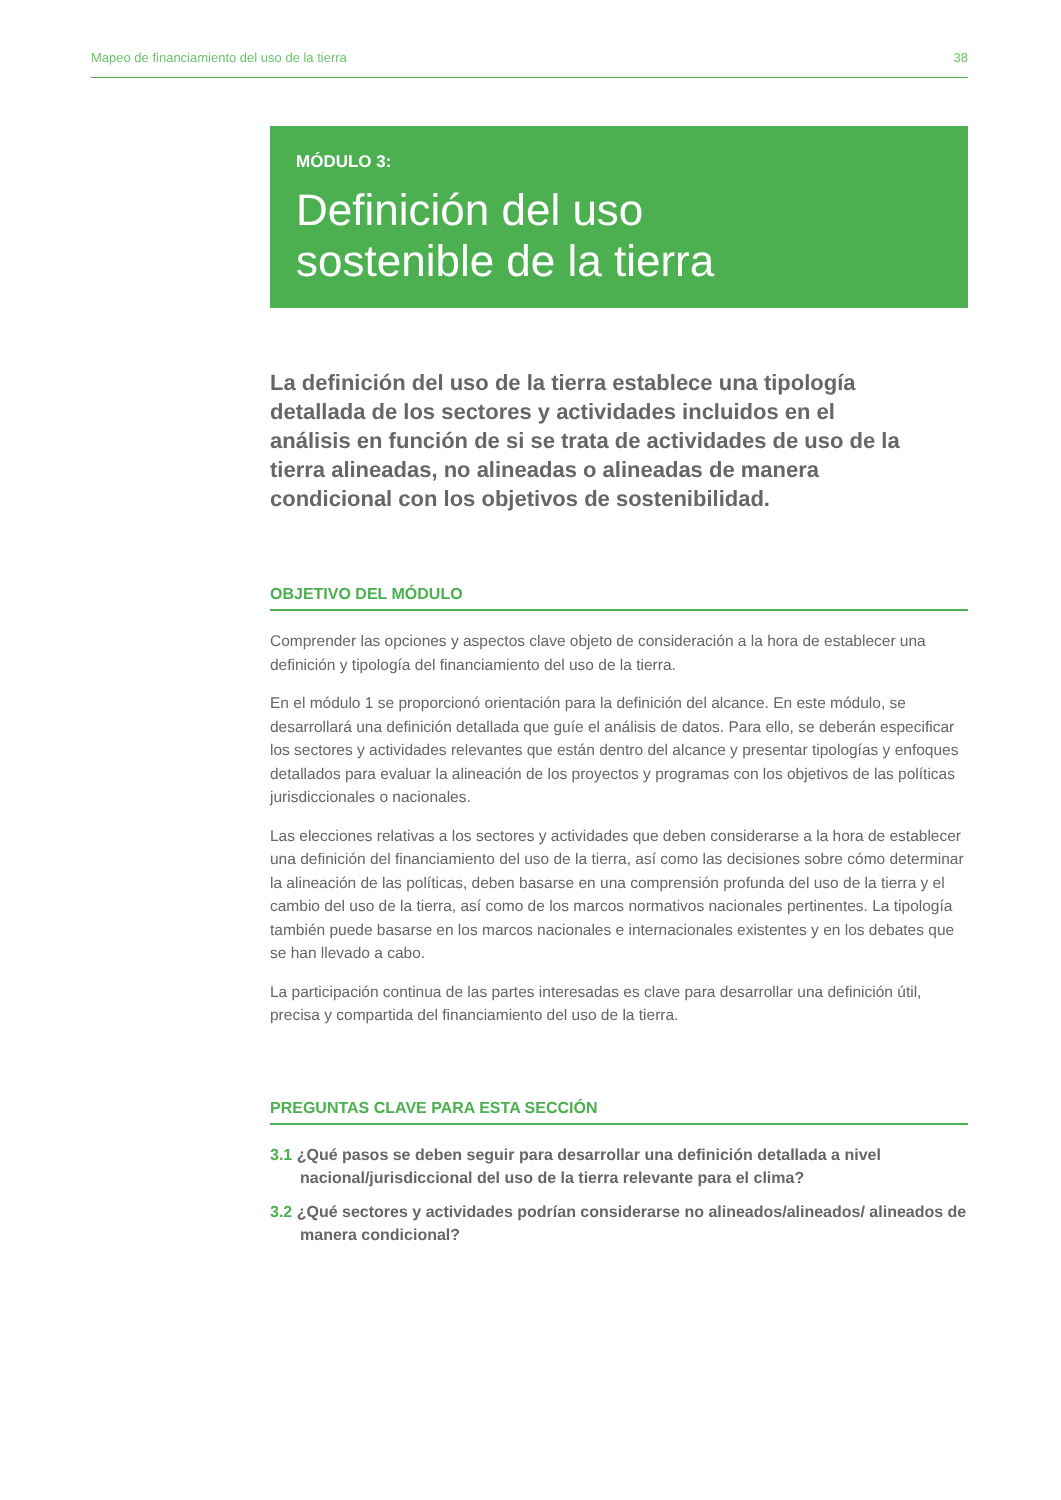Mapeo de financiamiento del uso de la tierra 38
MÓDULO 3:
Definición del uso
sostenible de la tierra
La definición del uso de la tierra establece una tipología detallada de los sectores y actividades incluidos en el análisis en función de si se trata de actividades de uso de la tierra alineadas, no alineadas o alineadas de manera condicional con los objetivos de sostenibilidad.
OBJETIVO DEL MÓDULO
Comprender las opciones y aspectos clave objeto de consideración a la hora de establecer una definición y tipología del financiamiento del uso de la tierra.
En el módulo 1 se proporcionó orientación para la definición del alcance. En este módulo, se desarrollará una definición detallada que guíe el análisis de datos. Para ello, se deberán especificar los sectores y actividades relevantes que están dentro del alcance y presentar tipologías y enfoques detallados para evaluar la alineación de los proyectos y programas con los objetivos de las políticas jurisdiccionales o nacionales.
Las elecciones relativas a los sectores y actividades que deben considerarse a la hora de establecer una definición del financiamiento del uso de la tierra, así como las decisiones sobre cómo determinar la alineación de las políticas, deben basarse en una comprensión profunda del uso de la tierra y el cambio del uso de la tierra, así como de los marcos normativos nacionales pertinentes. La tipología también puede basarse en los marcos nacionales e internacionales existentes y en los debates que se han llevado a cabo.
La participación continua de las partes interesadas es clave para desarrollar una definición útil, precisa y compartida del financiamiento del uso de la tierra.
PREGUNTAS CLAVE PARA ESTA SECCIÓN
3.1 ¿Qué pasos se deben seguir para desarrollar una definición detallada a nivel nacional/jurisdiccional del uso de la tierra relevante para el clima?
3.2 ¿Qué sectores y actividades podrían considerarse no alineados/alineados/ alineados de manera condicional?